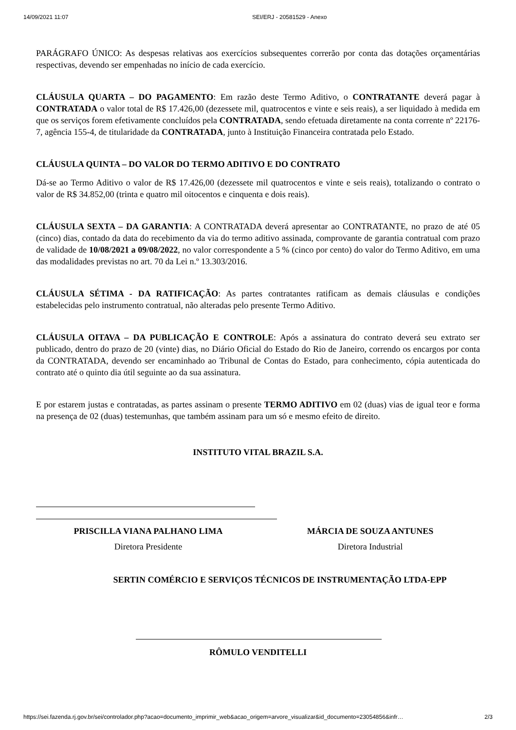14/09/2021 11:07 SEI/ERJ - 20581529 - Anexo
PARÁGRAFO ÚNICO: As despesas relativas aos exercícios subsequentes correrão por conta das dotações orçamentárias respectivas, devendo ser empenhadas no início de cada exercício.
CLÁUSULA QUARTA – DO PAGAMENTO: Em razão deste Termo Aditivo, o CONTRATANTE deverá pagar à CONTRATADA o valor total de R$ 17.426,00 (dezessete mil, quatrocentos e vinte e seis reais), a ser liquidado à medida em que os serviços forem efetivamente concluídos pela CONTRATADA, sendo efetuada diretamente na conta corrente nº 22176-7, agência 155-4, de titularidade da CONTRATADA, junto à Instituição Financeira contratada pelo Estado.
CLÁUSULA QUINTA – DO VALOR DO TERMO ADITIVO E DO CONTRATO
Dá-se ao Termo Aditivo o valor de R$ 17.426,00 (dezessete mil quatrocentos e vinte e seis reais), totalizando o contrato o valor de R$ 34.852,00 (trinta e quatro mil oitocentos e cinquenta e dois reais).
CLÁUSULA SEXTA – DA GARANTIA: A CONTRATADA deverá apresentar ao CONTRATANTE, no prazo de até 05 (cinco) dias, contado da data do recebimento da via do termo aditivo assinada, comprovante de garantia contratual com prazo de validade de 10/08/2021 a 09/08/2022, no valor correspondente a 5 % (cinco por cento) do valor do Termo Aditivo, em uma das modalidades previstas no art. 70 da Lei n.º 13.303/2016.
CLÁUSULA SÉTIMA - DA RATIFICAÇÃO: As partes contratantes ratificam as demais cláusulas e condições estabelecidas pelo instrumento contratual, não alteradas pelo presente Termo Aditivo.
CLÁUSULA OITAVA – DA PUBLICAÇÃO E CONTROLE: Após a assinatura do contrato deverá seu extrato ser publicado, dentro do prazo de 20 (vinte) dias, no Diário Oficial do Estado do Rio de Janeiro, correndo os encargos por conta da CONTRATADA, devendo ser encaminhado ao Tribunal de Contas do Estado, para conhecimento, cópia autenticada do contrato até o quinto dia útil seguinte ao da sua assinatura.
E por estarem justas e contratadas, as partes assinam o presente TERMO ADITIVO em 02 (duas) vias de igual teor e forma na presença de 02 (duas) testemunhas, que também assinam para um só e mesmo efeito de direito.
INSTITUTO VITAL BRAZIL S.A.
PRISCILLA VIANA PALHANO LIMA
Diretora Presidente
MÁRCIA DE SOUZA ANTUNES
Diretora Industrial
SERTIN COMÉRCIO E SERVIÇOS TÉCNICOS DE INSTRUMENTAÇÃO LTDA-EPP
RÔMULO VENDITELLI
https://sei.fazenda.rj.gov.br/sei/controlador.php?acao=documento_imprimir_web&acao_origem=arvore_visualizar&id_documento=23054856&infr… 2/3